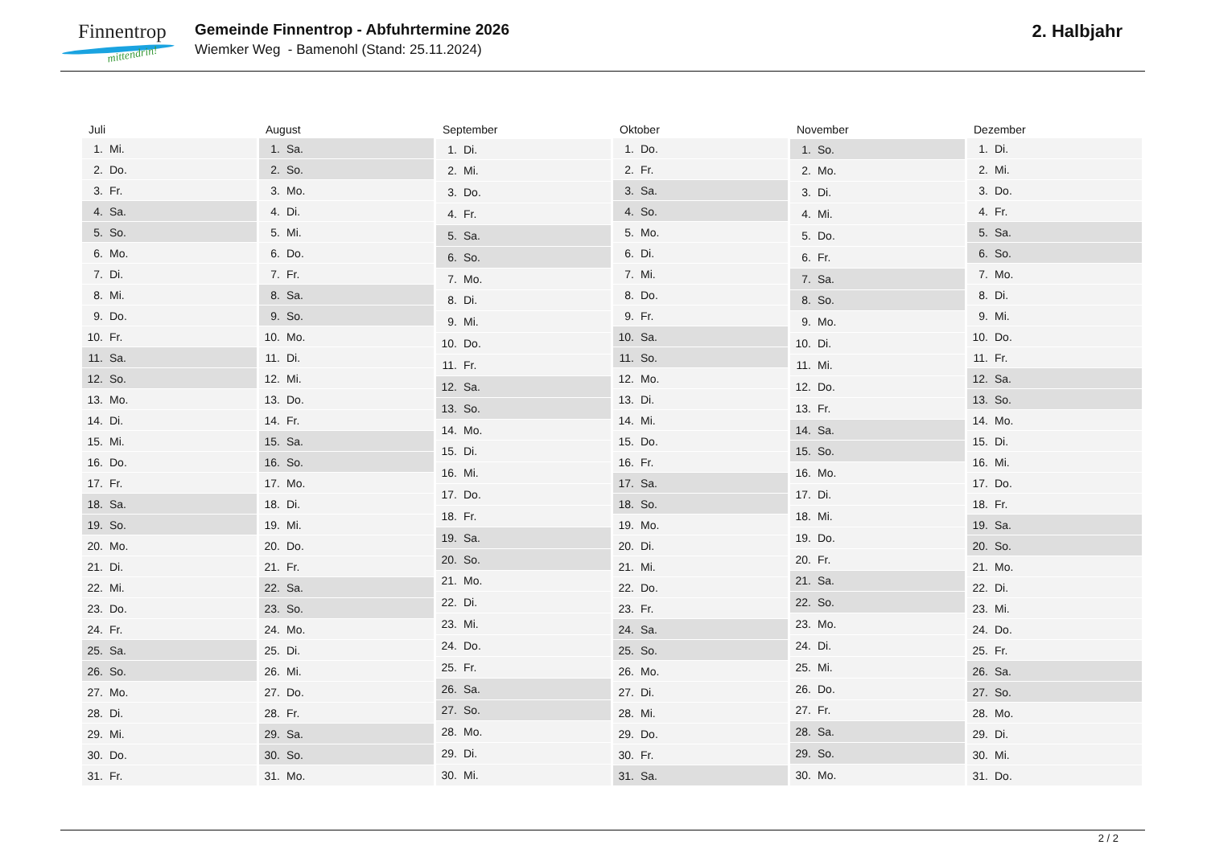Finnentrop
mittendrin!
Gemeinde Finnentrop - Abfuhrtermine 2026
Wiemker Weg - Bamenohl (Stand: 25.11.2024)
2. Halbjahr
| Juli | |
| --- | --- |
| 1. | Mi. |
| 2. | Do. |
| 3. | Fr. |
| 4. | Sa. |
| 5. | So. |
| 6. | Mo. |
| 7. | Di. |
| 8. | Mi. |
| 9. | Do. |
| 10. | Fr. |
| 11. | Sa. |
| 12. | So. |
| 13. | Mo. |
| 14. | Di. |
| 15. | Mi. |
| 16. | Do. |
| 17. | Fr. |
| 18. | Sa. |
| 19. | So. |
| 20. | Mo. |
| 21. | Di. |
| 22. | Mi. |
| 23. | Do. |
| 24. | Fr. |
| 25. | Sa. |
| 26. | So. |
| 27. | Mo. |
| 28. | Di. |
| 29. | Mi. |
| 30. | Do. |
| 31. | Fr. |
| August | |
| --- | --- |
| 1. | Sa. |
| 2. | So. |
| 3. | Mo. |
| 4. | Di. |
| 5. | Mi. |
| 6. | Do. |
| 7. | Fr. |
| 8. | Sa. |
| 9. | So. |
| 10. | Mo. |
| 11. | Di. |
| 12. | Mi. |
| 13. | Do. |
| 14. | Fr. |
| 15. | Sa. |
| 16. | So. |
| 17. | Mo. |
| 18. | Di. |
| 19. | Mi. |
| 20. | Do. |
| 21. | Fr. |
| 22. | Sa. |
| 23. | So. |
| 24. | Mo. |
| 25. | Di. |
| 26. | Mi. |
| 27. | Do. |
| 28. | Fr. |
| 29. | Sa. |
| 30. | So. |
| 31. | Mo. |
| September | |
| --- | --- |
| 1. | Di. |
| 2. | Mi. |
| 3. | Do. |
| 4. | Fr. |
| 5. | Sa. |
| 6. | So. |
| 7. | Mo. |
| 8. | Di. |
| 9. | Mi. |
| 10. | Do. |
| 11. | Fr. |
| 12. | Sa. |
| 13. | So. |
| 14. | Mo. |
| 15. | Di. |
| 16. | Mi. |
| 17. | Do. |
| 18. | Fr. |
| 19. | Sa. |
| 20. | So. |
| 21. | Mo. |
| 22. | Di. |
| 23. | Mi. |
| 24. | Do. |
| 25. | Fr. |
| 26. | Sa. |
| 27. | So. |
| 28. | Mo. |
| 29. | Di. |
| 30. | Mi. |
| Oktober | |
| --- | --- |
| 1. | Do. |
| 2. | Fr. |
| 3. | Sa. |
| 4. | So. |
| 5. | Mo. |
| 6. | Di. |
| 7. | Mi. |
| 8. | Do. |
| 9. | Fr. |
| 10. | Sa. |
| 11. | So. |
| 12. | Mo. |
| 13. | Di. |
| 14. | Mi. |
| 15. | Do. |
| 16. | Fr. |
| 17. | Sa. |
| 18. | So. |
| 19. | Mo. |
| 20. | Di. |
| 21. | Mi. |
| 22. | Do. |
| 23. | Fr. |
| 24. | Sa. |
| 25. | So. |
| 26. | Mo. |
| 27. | Di. |
| 28. | Mi. |
| 29. | Do. |
| 30. | Fr. |
| 31. | Sa. |
| November | |
| --- | --- |
| 1. | So. |
| 2. | Mo. |
| 3. | Di. |
| 4. | Mi. |
| 5. | Do. |
| 6. | Fr. |
| 7. | Sa. |
| 8. | So. |
| 9. | Mo. |
| 10. | Di. |
| 11. | Mi. |
| 12. | Do. |
| 13. | Fr. |
| 14. | Sa. |
| 15. | So. |
| 16. | Mo. |
| 17. | Di. |
| 18. | Mi. |
| 19. | Do. |
| 20. | Fr. |
| 21. | Sa. |
| 22. | So. |
| 23. | Mo. |
| 24. | Di. |
| 25. | Mi. |
| 26. | Do. |
| 27. | Fr. |
| 28. | Sa. |
| 29. | So. |
| 30. | Mo. |
| Dezember | |
| --- | --- |
| 1. | Di. |
| 2. | Mi. |
| 3. | Do. |
| 4. | Fr. |
| 5. | Sa. |
| 6. | So. |
| 7. | Mo. |
| 8. | Di. |
| 9. | Mi. |
| 10. | Do. |
| 11. | Fr. |
| 12. | Sa. |
| 13. | So. |
| 14. | Mo. |
| 15. | Di. |
| 16. | Mi. |
| 17. | Do. |
| 18. | Fr. |
| 19. | Sa. |
| 20. | So. |
| 21. | Mo. |
| 22. | Di. |
| 23. | Mi. |
| 24. | Do. |
| 25. | Fr. |
| 26. | Sa. |
| 27. | So. |
| 28. | Mo. |
| 29. | Di. |
| 30. | Mi. |
| 31. | Do. |
2 / 2